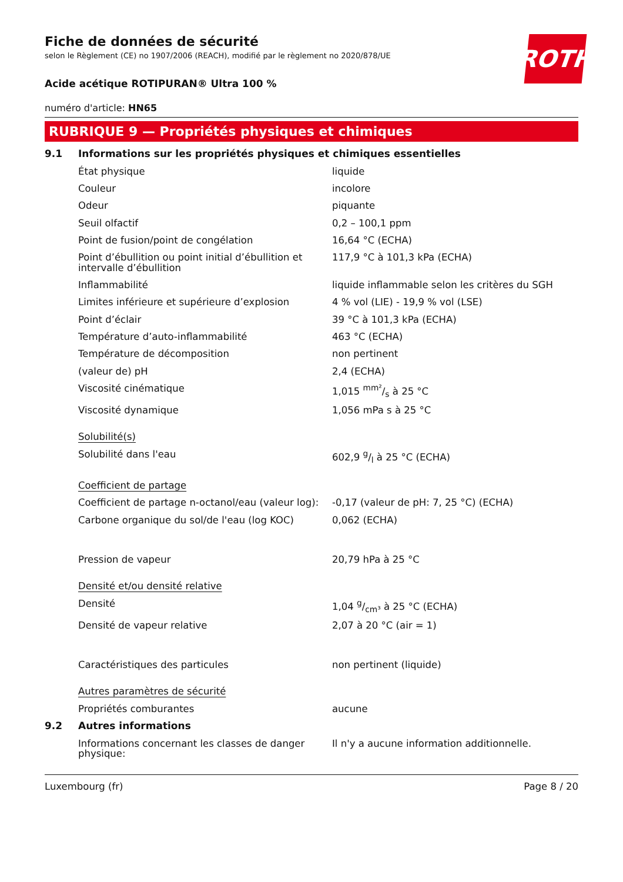ROTH
Fiche de données de sécurité
selon le Règlement (CE) no 1907/2006 (REACH), modifié par le règlement no 2020/878/UE
Acide acétique ROTIPURAN® Ultra 100 %
numéro d'article: HN65
RUBRIQUE 9 — Propriétés physiques et chimiques
| 9.1 | Informations sur les propriétés physiques et chimiques essentielles | |
| | État physique | liquide |
| | Couleur | incolore |
| | Odeur | piquante |
| | Seuil olfactif | 0,2 – 100,1 ppm |
| | Point de fusion/point de congélation | 16,64 °C (ECHA) |
| | Point d’ébullition ou point initial d’ébullition et intervalle d’ébullition | 117,9 °C à 101,3 kPa (ECHA) |
| | Inflammabilité | liquide inflammable selon les critères du SGH |
| | Limites inférieure et supérieure d’explosion | 4 % vol (LIE) - 19,9 % vol (LSE) |
| | Point d’éclair | 39 °C à 101,3 kPa (ECHA) |
| | Température d’auto-inflammabilité | 463 °C (ECHA) |
| | Température de décomposition | non pertinent |
| | (valeur de) pH | 2,4 (ECHA) |
| | Viscosité cinématique | 1,015 mm²/s à 25 °C |
| | Viscosité dynamique | 1,056 mPa s à 25 °C |
| | Solubilité(s) | |
| | Solubilité dans l'eau | 602,9 g/l à 25 °C (ECHA) |
| | Coefficient de partage | |
| | Coefficient de partage n-octanol/eau (valeur log): | -0,17 (valeur de pH: 7, 25 °C) (ECHA) |
| | Carbone organique du sol/de l'eau (log KOC) | 0,062 (ECHA) |
| | Pression de vapeur | 20,79 hPa à 25 °C |
| | Densité et/ou densité relative | |
| | Densité | 1,04 g/cm³ à 25 °C (ECHA) |
| | Densité de vapeur relative | 2,07 à 20 °C (air = 1) |
| | Caractéristiques des particules | non pertinent (liquide) |
| | Autres paramètres de sécurité | |
| | Propriétés comburantes | aucune |
| 9.2 | Autres informations | |
| | Informations concernant les classes de danger physique: | Il n'y a aucune information additionnelle. |
Luxembourg (fr) Page 8 / 20